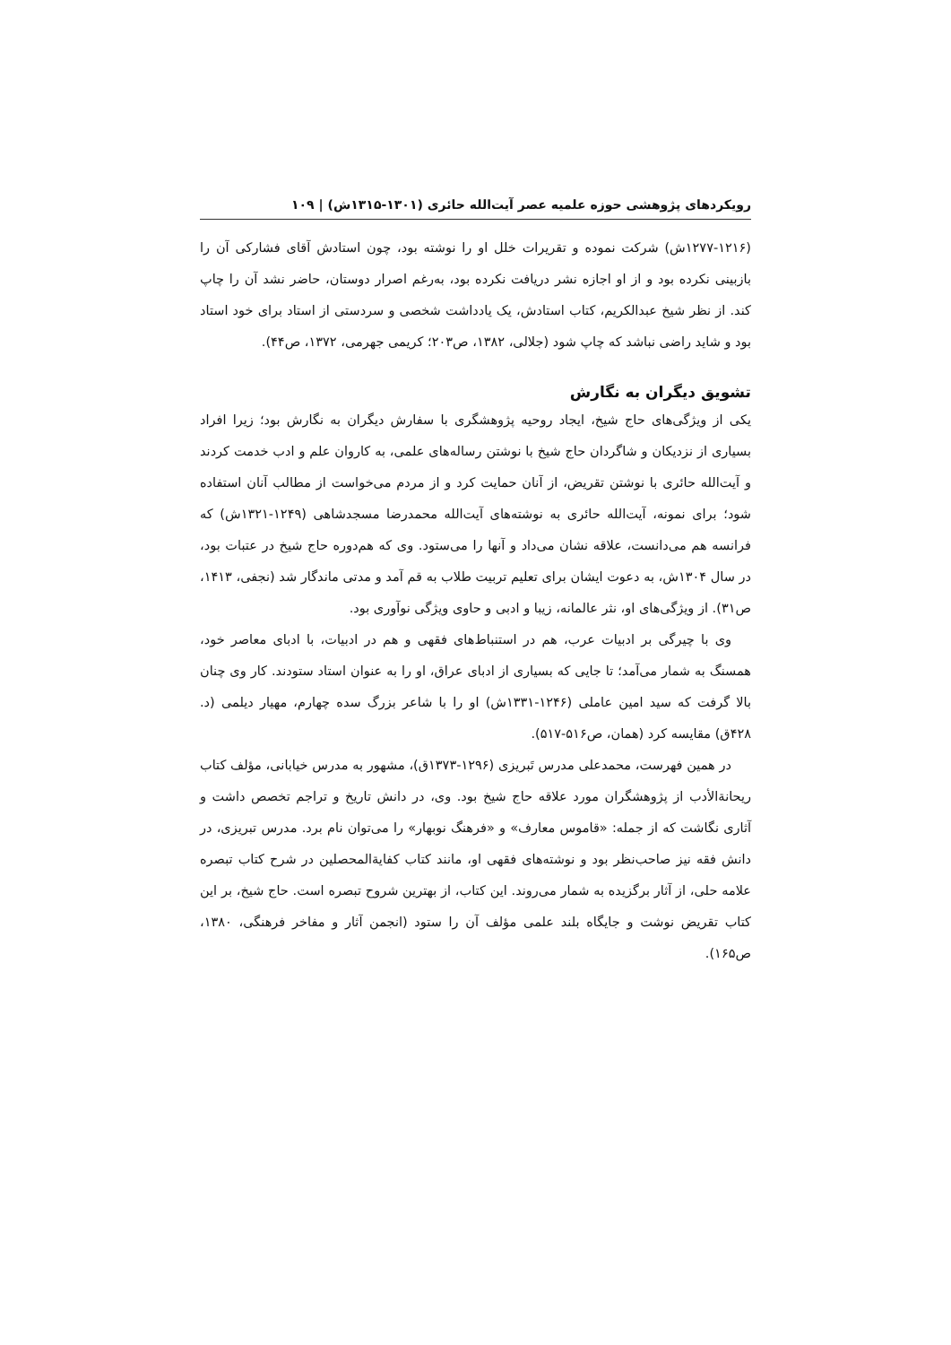رویکردهای پژوهشی حوزه علمیه عصر آیت‌الله حائری (۱۳۰۱-۱۳۱۵ش) | ۱۰۹
(۱۲۷۷-۱۲۱۶ش) شرکت نموده و تقریرات خلل او را نوشته بود، چون استادش آقای فشارکی آن را بازبینی نکرده بود و از او اجازه نشر دریافت نکرده بود، به‌رغم اصرار دوستان، حاضر نشد آن را چاپ کند. از نظر شیخ عبدالکریم، کتاب استادش، یک یادداشت شخصی و سردستی از استاد برای خود استاد بود و شاید راضی نباشد که چاپ شود (جلالی، ۱۳۸۲، ص۲۰۳؛ کریمی جهرمی، ۱۳۷۲، ص۴۴).
تشویق دیگران به نگارش
یکی از ویژگی‌های حاج شیخ، ایجاد روحیه پژوهشگری با سفارش دیگران به نگارش بود؛ زیرا افراد بسیاری از نزدیکان و شاگردان حاج شیخ با نوشتن رساله‌های علمی، به کاروان علم و ادب خدمت کردند و آیت‌الله حائری با نوشتن تقریض، از آنان حمایت کرد و از مردم می‌خواست از مطالب آنان استفاده شود؛ برای نمونه، آیت‌الله حائری به نوشته‌های آیت‌الله محمدرضا مسجدشاهی (۱۲۴۹-۱۳۲۱ش) که فرانسه هم می‌دانست، علاقه نشان می‌داد و آنها را می‌ستود. وی که هم‌دوره حاج شیخ در عتبات بود، در سال ۱۳۰۴ش، به دعوت ایشان برای تعلیم تربیت طلاب به قم آمد و مدتی ماندگار شد (نجفی، ۱۴۱۳، ص۳۱). از ویژگی‌های او، نثر عالمانه، زیبا و ادبی و حاوی ویژگی نوآوری بود.
وی با چیرگی بر ادبیات عرب، هم در استنباط‌های فقهی و هم در ادبیات، با ادبای معاصر خود، همسنگ به شمار می‌آمد؛ تا جایی که بسیاری از ادبای عراق، او را به عنوان استاد ستودند. کار وی چنان بالا گرفت که سید امین عاملی (۱۲۴۶-۱۳۳۱ش) او را با شاعر بزرگ سده چهارم، مهیار دیلمی (د. ۴۲۸ق) مقایسه کرد (همان، ص۵۱۶-۵۱۷).
در همین فهرست، محمدعلی مدرس تَبریزی (۱۲۹۶-۱۳۷۳ق)، مشهور به مدرس خیابانی، مؤلف کتاب ریحانةالأدب از پژوهشگران مورد علاقه حاج شیخ بود. وی، در دانش تاریخ و تراجم تخصص داشت و آثاری نگاشت که از جمله: «قاموس معارف» و «فرهنگ نوبهار» را می‌توان نام برد. مدرس تبریزی، در دانش فقه نیز صاحب‌نظر بود و نوشته‌های فقهی او، مانند کتاب کفایةالمحصلین در شرح کتاب تبصره علامه حلی، از آثار برگزیده به شمار می‌روند. این کتاب، از بهترین شروح تبصره است. حاج شیخ، بر این کتاب تقریض نوشت و جایگاه بلند علمی مؤلف آن را ستود (انجمن آثار و مفاخر فرهنگی، ۱۳۸۰، ص۱۶۵).